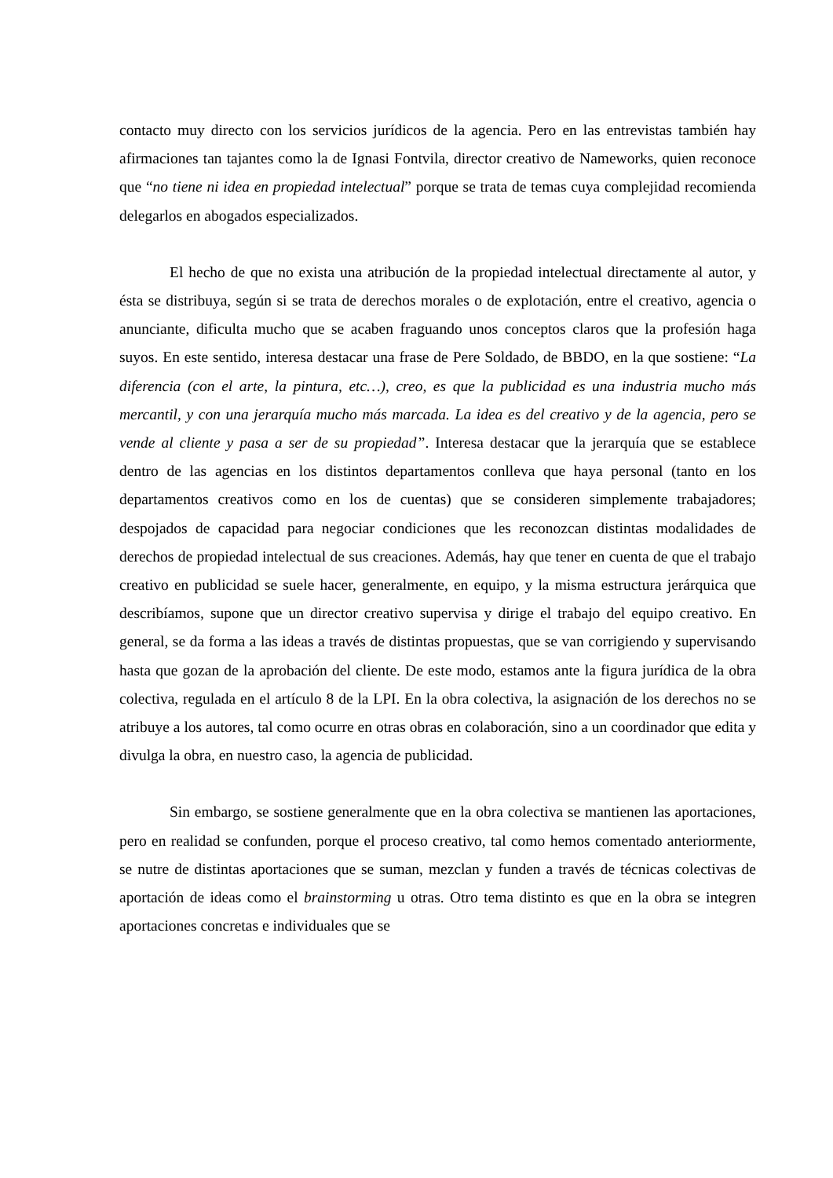contacto muy directo con los servicios jurídicos de la agencia. Pero en las entrevistas también hay afirmaciones tan tajantes como la de Ignasi Fontvila, director creativo de Nameworks, quien reconoce que “no tiene ni idea en propiedad intelectual” porque se trata de temas cuya complejidad recomienda delegarlos en abogados especializados.
El hecho de que no exista una atribución de la propiedad intelectual directamente al autor, y ésta se distribuya, según si se trata de derechos morales o de explotación, entre el creativo, agencia o anunciante, dificulta mucho que se acaben fraguando unos conceptos claros que la profesión haga suyos. En este sentido, interesa destacar una frase de Pere Soldado, de BBDO, en la que sostiene: “La diferencia (con el arte, la pintura, etc…), creo, es que la publicidad es una industria mucho más mercantil, y con una jerarquía mucho más marcada. La idea es del creativo y de la agencia, pero se vende al cliente y pasa a ser de su propiedad”. Interesa destacar que la jerarquía que se establece dentro de las agencias en los distintos departamentos conlleva que haya personal (tanto en los departamentos creativos como en los de cuentas) que se consideren simplemente trabajadores; despojados de capacidad para negociar condiciones que les reconozcan distintas modalidades de derechos de propiedad intelectual de sus creaciones. Además, hay que tener en cuenta de que el trabajo creativo en publicidad se suele hacer, generalmente, en equipo, y la misma estructura jerárquica que describíamos, supone que un director creativo supervisa y dirige el trabajo del equipo creativo. En general, se da forma a las ideas a través de distintas propuestas, que se van corrigiendo y supervisando hasta que gozan de la aprobación del cliente. De este modo, estamos ante la figura jurídica de la obra colectiva, regulada en el artículo 8 de la LPI. En la obra colectiva, la asignación de los derechos no se atribuye a los autores, tal como ocurre en otras obras en colaboración, sino a un coordinador que edita y divulga la obra, en nuestro caso, la agencia de publicidad.
Sin embargo, se sostiene generalmente que en la obra colectiva se mantienen las aportaciones, pero en realidad se confunden, porque el proceso creativo, tal como hemos comentado anteriormente, se nutre de distintas aportaciones que se suman, mezclan y funden a través de técnicas colectivas de aportación de ideas como el brainstorming u otras. Otro tema distinto es que en la obra se integren aportaciones concretas e individuales que se